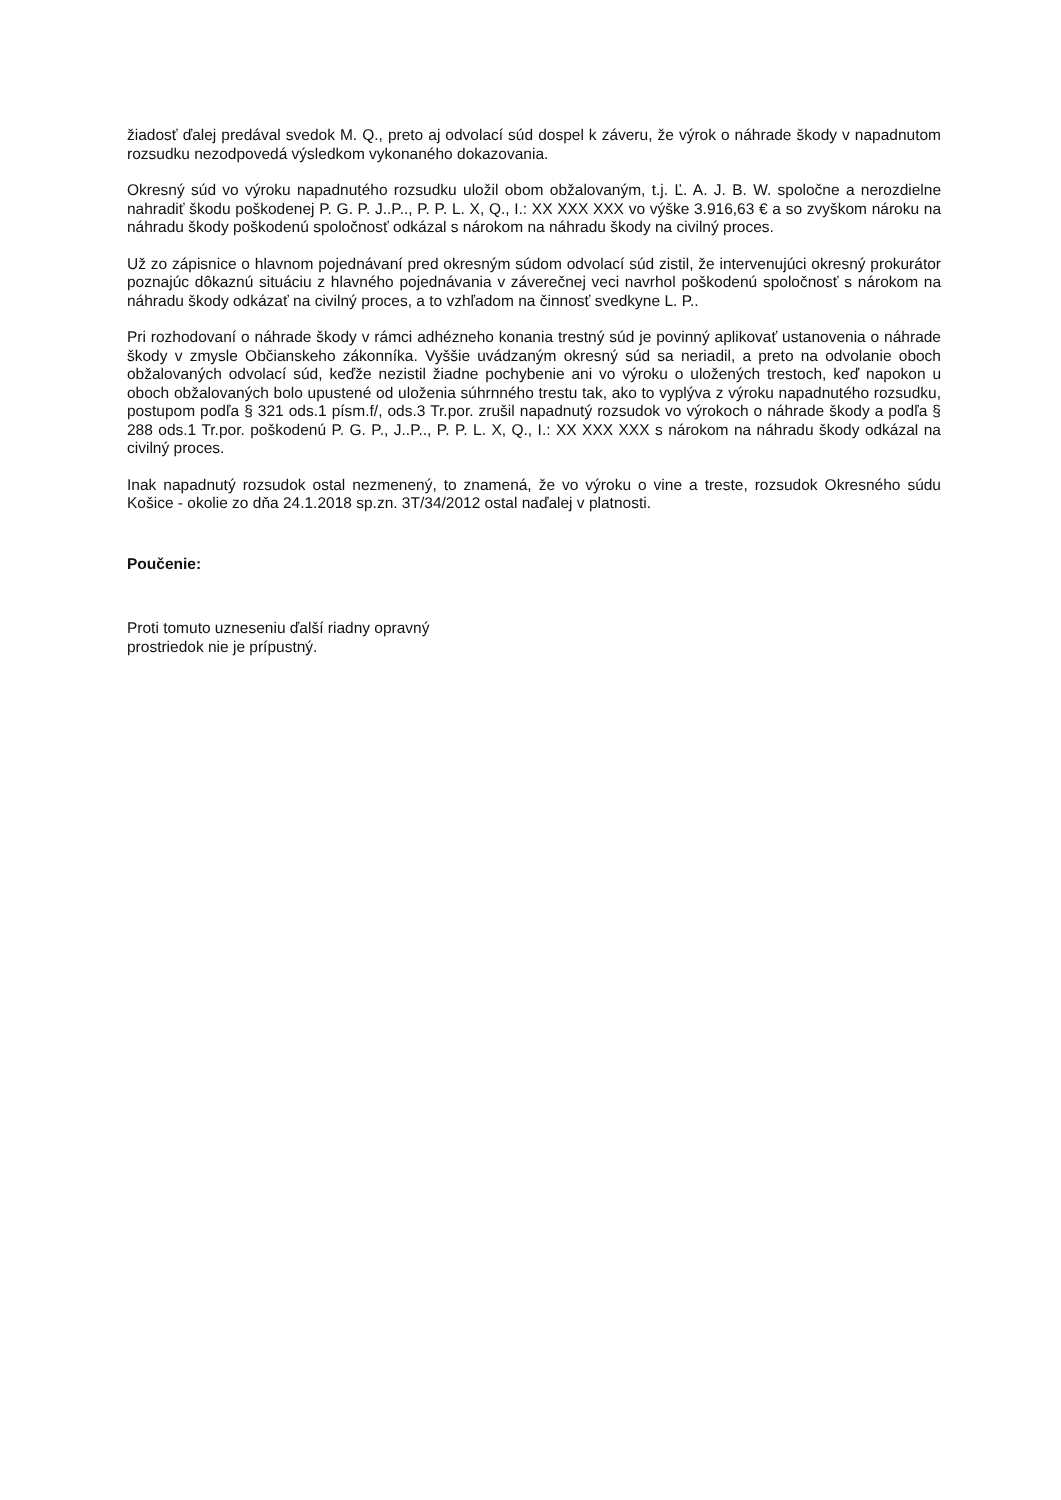žiadosť ďalej predával svedok M. Q., preto aj odvolací súd dospel k záveru, že výrok o náhrade škody v napadnutom rozsudku nezodpovedá výsledkom vykonaného dokazovania.
Okresný súd vo výroku napadnutého rozsudku uložil obom obžalovaným, t.j. Ľ. A. J. B. W. spoločne a nerozdielne nahradiť škodu poškodenej P. G. P. J..P.., P. P. L. X, Q., I.: XX XXX XXX vo výške 3.916,63 € a so zvyškom nároku na náhradu škody poškodenú spoločnosť odkázal s nárokom na náhradu škody na civilný proces.
Už zo zápisnice o hlavnom pojednávaní pred okresným súdom odvolací súd zistil, že intervenujúci okresný prokurátor poznajúc dôkaznú situáciu z hlavného pojednávania v záverečnej veci navrhol poškodenú spoločnosť s nárokom na náhradu škody odkázať na civilný proces, a to vzhľadom na činnosť svedkyne L. P..
Pri rozhodovaní o náhrade škody v rámci adhézneho konania trestný súd je povinný aplikovať ustanovenia o náhrade škody v zmysle Občianskeho zákonníka. Vyššie uvádzaným okresný súd sa neriadil, a preto na odvolanie oboch obžalovaných odvolací súd, keďže nezistil žiadne pochybenie ani vo výroku o uložených trestoch, keď napokon u oboch obžalovaných bolo upustené od uloženia súhrnného trestu tak, ako to vyplýva z výroku napadnutého rozsudku, postupom podľa § 321 ods.1 písm.f/, ods.3 Tr.por. zrušil napadnutý rozsudok vo výrokoch o náhrade škody a podľa § 288 ods.1 Tr.por. poškodenú P. G. P., J..P.., P. P. L. X, Q., I.: XX XXX XXX s nárokom na náhradu škody odkázal na civilný proces.
Inak napadnutý rozsudok ostal nezmenený, to znamená, že vo výroku o vine a treste, rozsudok Okresného súdu Košice - okolie zo dňa 24.1.2018 sp.zn. 3T/34/2012 ostal naďalej v platnosti.
Poučenie:
Proti tomuto uzneseniu ďalší riadny opravný
prostriedok nie je prípustný.